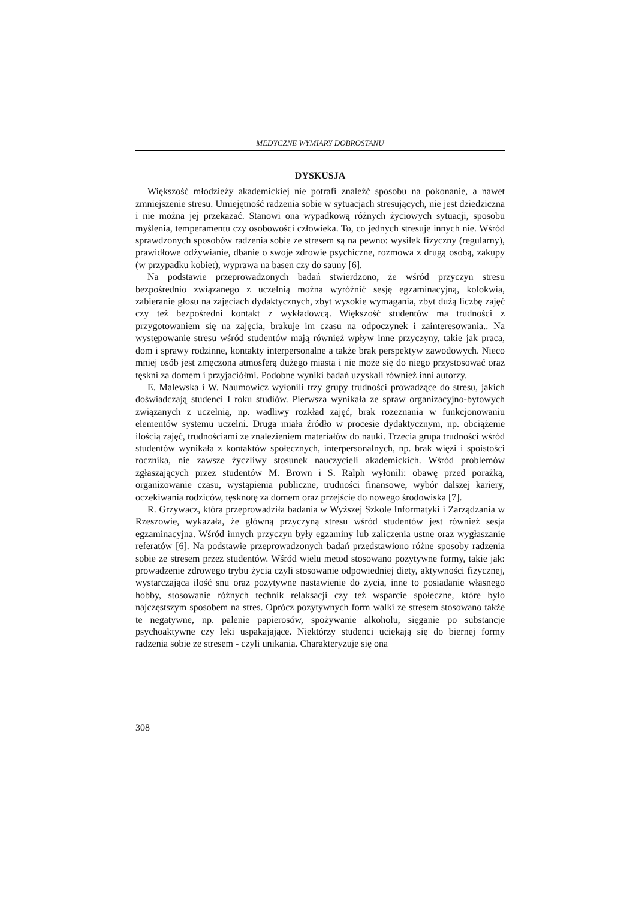MEDYCZNE WYMIARY DOBROSTANU
DYSKUSJA
Większość młodzieży akademickiej nie potrafi znaleźć sposobu na pokonanie, a nawet zmniejszenie stresu. Umiejętność radzenia sobie w sytuacjach stresujących, nie jest dziedziczna i nie można jej przekazać. Stanowi ona wypadkową różnych życiowych sytuacji, sposobu myślenia, temperamentu czy osobowości człowieka. To, co jednych stresuje innych nie. Wśród sprawdzonych sposobów radzenia sobie ze stresem są na pewno: wysiłek fizyczny (regularny), prawidłowe odżywianie, dbanie o swoje zdrowie psychiczne, rozmowa z drugą osobą, zakupy (w przypadku kobiet), wyprawa na basen czy do sauny [6].
Na podstawie przeprowadzonych badań stwierdzono, że wśród przyczyn stresu bezpośrednio związanego z uczelnią można wyróżnić sesję egzaminacyjną, kolokwia, zabieranie głosu na zajęciach dydaktycznych, zbyt wysokie wymagania, zbyt dużą liczbę zajęć czy też bezpośredni kontakt z wykładowcą. Większość studentów ma trudności z przygotowaniem się na zajęcia, brakuje im czasu na odpoczynek i zainteresowania.. Na występowanie stresu wśród studentów mają również wpływ inne przyczyny, takie jak praca, dom i sprawy rodzinne, kontakty interpersonalne a także brak perspektyw zawodowych. Nieco mniej osób jest zmęczona atmosferą dużego miasta i nie może się do niego przystosować oraz tęskni za domem i przyjaciółmi. Podobne wyniki badań uzyskali również inni autorzy.
E. Malewska i W. Naumowicz wyłonili trzy grupy trudności prowadzące do stresu, jakich doświadczają studenci I roku studiów. Pierwsza wynikała ze spraw organizacyjno-bytowych związanych z uczelnią, np. wadliwy rozkład zajęć, brak rozeznania w funkcjonowaniu elementów systemu uczelni. Druga miała źródło w procesie dydaktycznym, np. obciążenie ilością zajęć, trudnościami ze znalezieniem materiałów do nauki. Trzecia grupa trudności wśród studentów wynikała z kontaktów społecznych, interpersonalnych, np. brak więzi i spoistości rocznika, nie zawsze życzliwy stosunek nauczycieli akademickich. Wśród problemów zgłaszających przez studentów M. Brown i S. Ralph wyłonili: obawę przed porażką, organizowanie czasu, wystąpienia publiczne, trudności finansowe, wybór dalszej kariery, oczekiwania rodziców, tęsknotę za domem oraz przejście do nowego środowiska [7].
R. Grzywacz, która przeprowadziła badania w Wyższej Szkole Informatyki i Zarządzania w Rzeszowie, wykazała, że główną przyczyną stresu wśród studentów jest również sesja egzaminacyjna. Wśród innych przyczyn były egzaminy lub zaliczenia ustne oraz wygłaszanie referatów [6]. Na podstawie przeprowadzonych badań przedstawiono różne sposoby radzenia sobie ze stresem przez studentów. Wśród wielu metod stosowano pozytywne formy, takie jak: prowadzenie zdrowego trybu życia czyli stosowanie odpowiedniej diety, aktywności fizycznej, wystarczająca ilość snu oraz pozytywne nastawienie do życia, inne to posiadanie własnego hobby, stosowanie różnych technik relaksacji czy też wsparcie społeczne, które było najczęstszym sposobem na stres. Oprócz pozytywnych form walki ze stresem stosowano także te negatywne, np. palenie papierosów, spożywanie alkoholu, sięganie po substancje psychoaktywne czy leki uspakajające. Niektórzy studenci uciekają się do biernej formy radzenia sobie ze stresem - czyli unikania. Charakteryzuje się ona
308